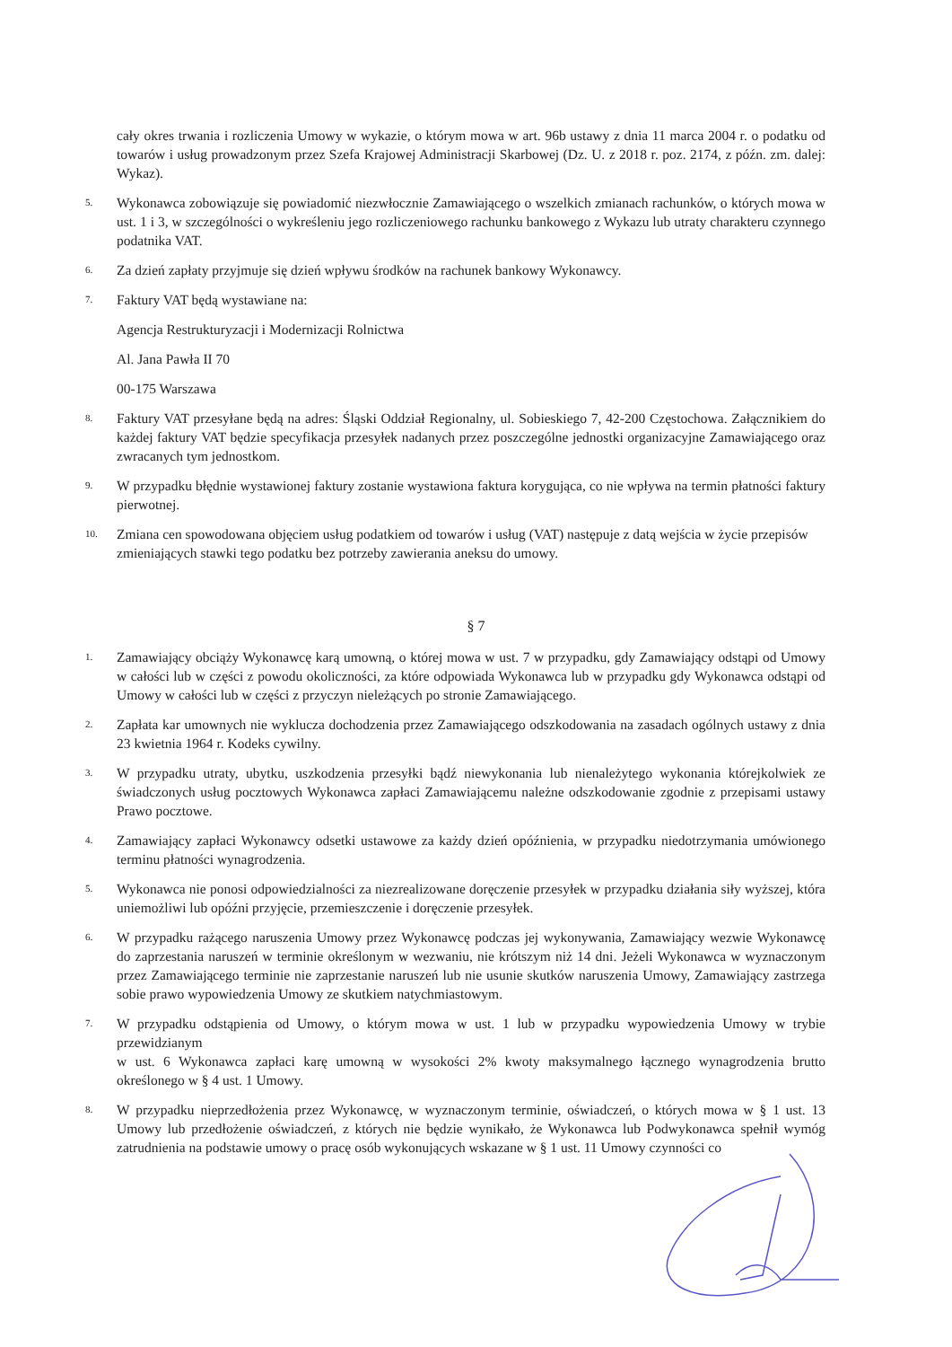cały okres trwania i rozliczenia Umowy w wykazie, o którym mowa w art. 96b ustawy z dnia 11 marca 2004 r. o podatku od towarów i usług prowadzonym przez Szefa Krajowej Administracji Skarbowej (Dz. U. z 2018 r. poz. 2174, z późn. zm. dalej: Wykaz).
5.
Wykonawca zobowiązuje się powiadomić niezwłocznie Zamawiającego o wszelkich zmianach rachunków, o których mowa w ust. 1 i 3, w szczególności o wykreśleniu jego rozliczeniowego rachunku bankowego z Wykazu lub utraty charakteru czynnego podatnika VAT.
6.
Za dzień zapłaty przyjmuje się dzień wpływu środków na rachunek bankowy Wykonawcy.
7.
Faktury VAT będą wystawiane na:
Agencja Restrukturyzacji i Modernizacji Rolnictwa
Al. Jana Pawła II 70
00-175 Warszawa
8.
Faktury VAT przesyłane będą na adres: Śląski Oddział Regionalny, ul. Sobieskiego 7, 42-200 Częstochowa. Załącznikiem do każdej faktury VAT będzie specyfikacja przesyłek nadanych przez poszczególne jednostki organizacyjne Zamawiającego oraz zwracanych tym jednostkom.
9.
W przypadku błędnie wystawionej faktury zostanie wystawiona faktura korygująca, co nie wpływa na termin płatności faktury pierwotnej.
10.
Zmiana cen spowodowana objęciem usług podatkiem od towarów i usług (VAT) następuje z datą wejścia w życie przepisów
zmieniających stawki tego podatku bez potrzeby zawierania aneksu do umowy.
§ 7
1.
Zamawiający obciąży Wykonawcę karą umowną, o której mowa w ust. 7 w przypadku, gdy Zamawiający odstąpi od Umowy w całości lub w części z powodu okoliczności, za które odpowiada Wykonawca lub w przypadku gdy Wykonawca odstąpi od Umowy w całości lub w części z przyczyn nieleżących po stronie Zamawiającego.
2.
Zapłata kar umownych nie wyklucza dochodzenia przez Zamawiającego odszkodowania na zasadach ogólnych ustawy z dnia 23 kwietnia 1964 r. Kodeks cywilny.
3.
W przypadku utraty, ubytku, uszkodzenia przesyłki bądź niewykonania lub nienależytego wykonania którejkolwiek ze świadczonych usług pocztowych Wykonawca zapłaci Zamawiającemu należne odszkodowanie zgodnie z przepisami ustawy Prawo pocztowe.
4.
Zamawiający zapłaci Wykonawcy odsetki ustawowe za każdy dzień opóźnienia, w przypadku niedotrzymania umówionego terminu płatności wynagrodzenia.
5.
Wykonawca nie ponosi odpowiedzialności za niezrealizowane doręczenie przesyłek w przypadku działania siły wyższej, która uniemożliwi lub opóźni przyjęcie, przemieszczenie i doręczenie przesyłek.
6.
W przypadku rażącego naruszenia Umowy przez Wykonawcę podczas jej wykonywania, Zamawiający wezwie Wykonawcę do zaprzestania naruszeń w terminie określonym w wezwaniu, nie krótszym niż 14 dni. Jeżeli Wykonawca w wyznaczonym przez Zamawiającego terminie nie zaprzestanie naruszeń lub nie usunie skutków naruszenia Umowy, Zamawiający zastrzega sobie prawo wypowiedzenia Umowy ze skutkiem natychmiastowym.
7.
W przypadku odstąpienia od Umowy, o którym mowa w ust. 1 lub w przypadku wypowiedzenia Umowy w trybie przewidzianym
w ust. 6 Wykonawca zapłaci karę umowną w wysokości 2% kwoty maksymalnego łącznego wynagrodzenia brutto określonego w § 4 ust. 1 Umowy.
8.
W przypadku nieprzedłożenia przez Wykonawcę, w wyznaczonym terminie, oświadczeń, o których mowa w § 1 ust. 13 Umowy lub przedłożenie oświadczeń, z których nie będzie wynikało, że Wykonawca lub Podwykonawca spełnił wymóg zatrudnienia na podstawie umowy o pracę osób wykonujących wskazane w § 1 ust. 11 Umowy czynności co